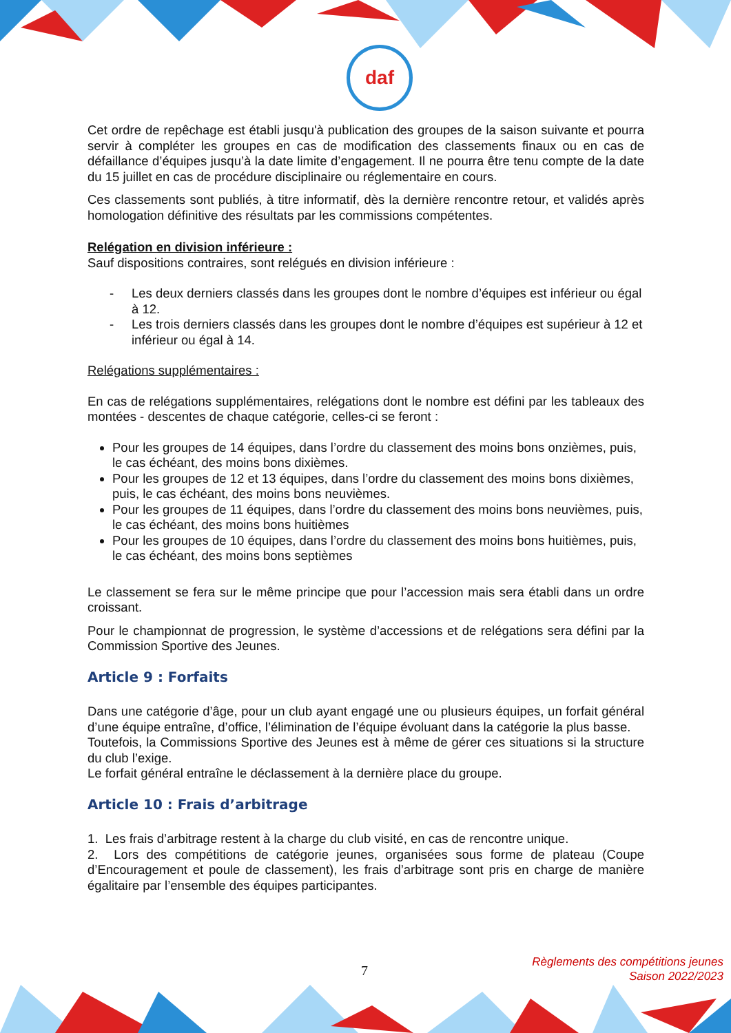daf
Cet ordre de repêchage est établi jusqu'à publication des groupes de la saison suivante et pourra servir à compléter les groupes en cas de modification des classements finaux ou en cas de défaillance d’équipes jusqu’à la date limite d’engagement. Il ne pourra être tenu compte de la date du 15 juillet en cas de procédure disciplinaire ou réglementaire en cours.
Ces classements sont publiés, à titre informatif, dès la dernière rencontre retour, et validés après homologation définitive des résultats par les commissions compétentes.
Relégation en division inférieure :
Sauf dispositions contraires, sont relégués en division inférieure :
- Les deux derniers classés dans les groupes dont le nombre d’équipes est inférieur ou égal à 12.
- Les trois derniers classés dans les groupes dont le nombre d’équipes est supérieur à 12 et inférieur ou égal à 14.
Relégations supplémentaires :
En cas de relégations supplémentaires, relégations dont le nombre est défini par les tableaux des montées - descentes de chaque catégorie, celles-ci se feront :
Pour les groupes de 14 équipes, dans l’ordre du classement des moins bons onzièmes, puis, le cas échéant, des moins bons dixièmes.
Pour les groupes de 12 et 13 équipes, dans l’ordre du classement des moins bons dixièmes, puis, le cas échéant, des moins bons neuvièmes.
Pour les groupes de 11 équipes, dans l’ordre du classement des moins bons neuvièmes, puis, le cas échéant, des moins bons huitièmes
Pour les groupes de 10 équipes, dans l’ordre du classement des moins bons huitièmes, puis, le cas échéant, des moins bons septièmes
Le classement se fera sur le même principe que pour l’accession mais sera établi dans un ordre croissant.
Pour le championnat de progression, le système d’accessions et de relégations sera défini par la Commission Sportive des Jeunes.
Article 9 : Forfaits
Dans une catégorie d’âge, pour un club ayant engagé une ou plusieurs équipes, un forfait général d’une équipe entraîne, d’office, l’élimination de l’équipe évoluant dans la catégorie la plus basse.
Toutefois, la Commissions Sportive des Jeunes est à même de gérer ces situations si la structure du club l’exige.
Le forfait général entraîne le déclassement à la dernière place du groupe.
Article 10 : Frais d’arbitrage
1. Les frais d’arbitrage restent à la charge du club visité, en cas de rencontre unique.
2. Lors des compétitions de catégorie jeunes, organisées sous forme de plateau (Coupe d’Encouragement et poule de classement), les frais d’arbitrage sont pris en charge de manière égalitaire par l’ensemble des équipes participantes.
7
Règlements des compétitions jeunes
Saison 2022/2023